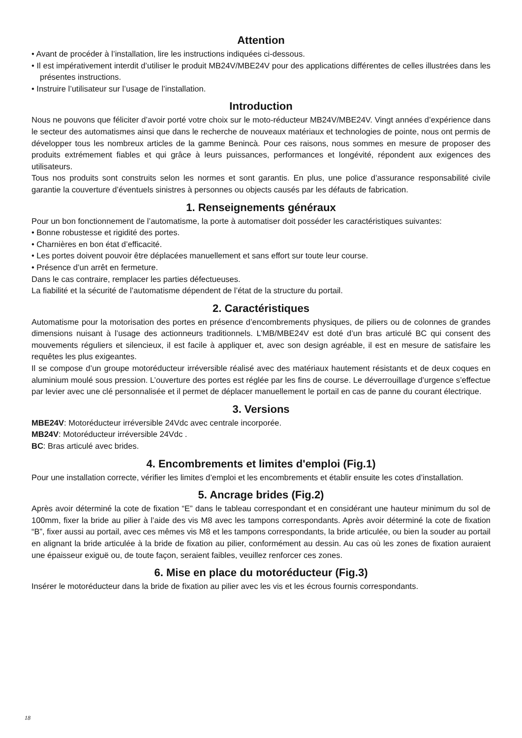Attention
• Avant de procéder à l’installation, lire les instructions indiquées ci-dessous.
• Il est impérativement interdit d’utiliser le produit MB24V/MBE24V pour des applications différentes de celles illustrées dans les présentes instructions.
• Instruire l’utilisateur sur l’usage de l’installation.
Introduction
Nous ne pouvons que féliciter d’avoir porté votre choix sur le moto-réducteur MB24V/MBE24V. Vingt années d’expérience dans le secteur des automatismes ainsi que dans le recherche de nouveaux matériaux et technologies de pointe, nous ont permis de développer tous les nombreux articles de la gamme Benincà. Pour ces raisons, nous sommes en mesure de proposer des produits extrémement fiables et qui grâce à leurs puissances, performances et longévité, répondent aux exigences des utilisateurs.
Tous nos produits sont construits selon les normes et sont garantis. En plus, une police d’assurance responsabilité civile garantie la couverture d’éventuels sinistres à personnes ou objects causés par les défauts de fabrication.
1. Renseignements généraux
Pour un bon fonctionnement de l’automatisme, la porte à automatiser doit posséder les caractéristiques suivantes:
• Bonne robustesse et rigidité des portes.
• Charnières en bon état d’efficacité.
• Les portes doivent pouvoir être déplacées manuellement et sans effort sur toute leur course.
• Présence d’un arrêt en fermeture.
Dans le cas contraire, remplacer les parties défectueuses.
La fiabilité et la sécurité de l’automatisme dépendent de l’état de la structure du portail.
2. Caractéristiques
Automatisme pour la motorisation des portes en présence d’encombrements physiques, de piliers ou de colonnes de grandes dimensions nuisant à l’usage des actionneurs traditionnels. L’MB/MBE24V est doté d’un bras articulé BC qui consent des mouvements réguliers et silencieux, il est facile à appliquer et, avec son design agréable, il est en mesure de satisfaire les requêtes les plus exigeantes.
Il se compose d’un groupe motoréducteur irréversible réalisé avec des matériaux hautement résistants et de deux coques en aluminium moulé sous pression. L’ouverture des portes est réglée par les fins de course. Le déverrouillage d’urgence s’effectue par levier avec une clé personnalisée et il permet de déplacer manuellement le portail en cas de panne du courant électrique.
3. Versions
MBE24V: Motoréducteur irréversible 24Vdc avec centrale incorporée.
MB24V: Motoréducteur irréversible 24Vdc .
BC: Bras articulé avec brides.
4. Encombrements et limites d'emploi (Fig.1)
Pour une installation correcte, vérifier les limites d’emploi et les encombrements et établir ensuite les cotes d’installation.
5. Ancrage brides (Fig.2)
Après avoir déterminé la cote de fixation “E” dans le tableau correspondant et en considérant une hauteur minimum du sol de 100mm, fixer la bride au pilier à l’aide des vis M8 avec les tampons correspondants. Après avoir déterminé la cote de fixation “B”, fixer aussi au portail, avec ces mêmes vis M8 et les tampons correspondants, la bride articulée, ou bien la souder au portail en alignant la bride articulée à la bride de fixation au pilier, conformément au dessin. Au cas où les zones de fixation auraient une épaisseur exiguë ou, de toute façon, seraient faibles, veuillez renforcer ces zones.
6. Mise en place du motoréducteur (Fig.3)
Insérer le motoréducteur dans la bride de fixation au pilier avec les vis et les écrous fournis correspondants.
18